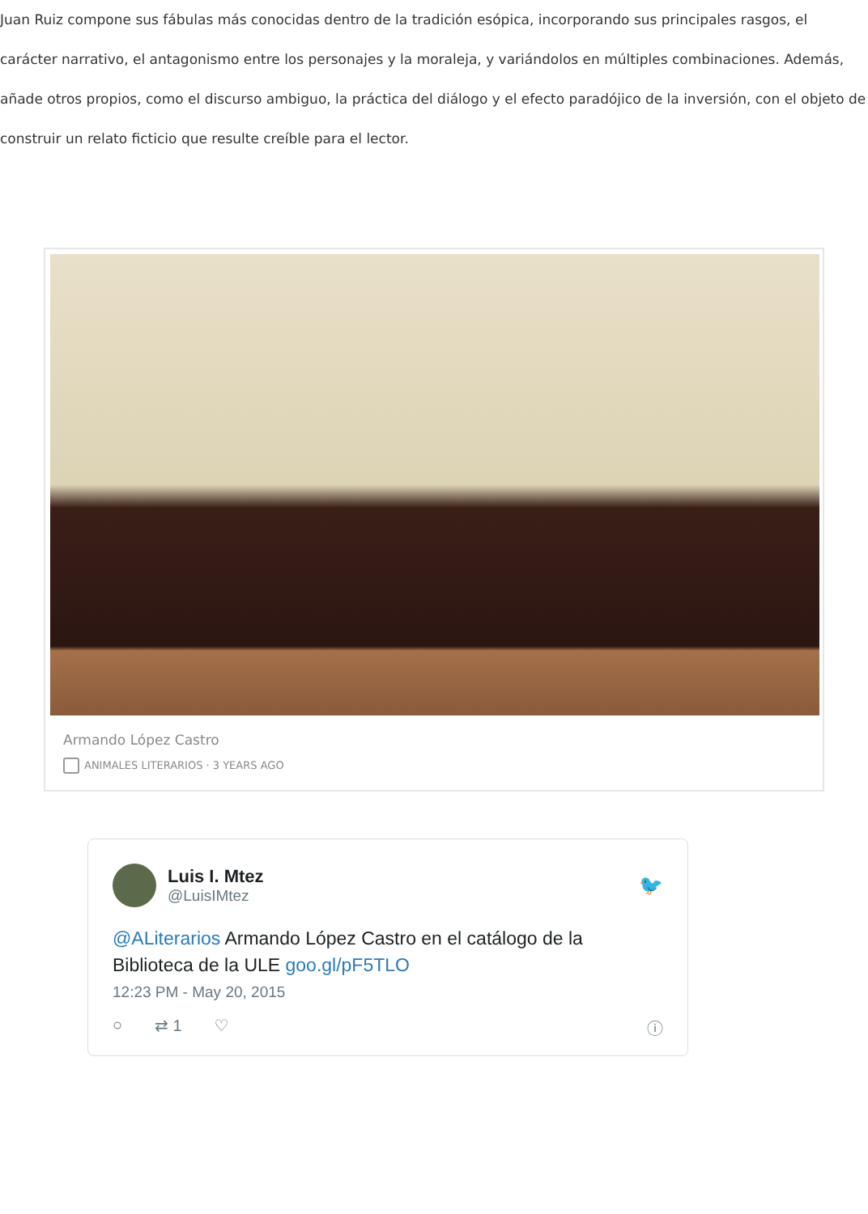Juan Ruiz compone sus fábulas más conocidas dentro de la tradición esópica, incorporando sus principales rasgos, el carácter narrativo, el antagonismo entre los personajes y la moraleja, y variándolos en múltiples combinaciones. Además, añade otros propios, como el discurso ambiguo, la práctica del diálogo y el efecto paradójico de la inversión, con el objeto de construir un relato ficticio que resulte creíble para el lector.
Armando López Castro
ANIMALES LITERARIOS · 3 YEARS AGO
Luis I. Mtez
@LuisIMtez
🐦
@ALiterarios Armando López Castro en el catálogo de la Biblioteca de la ULE goo.gl/pF5TLO
12:23 PM - May 20, 2015
○ ⇄ 1 ♡ ⓘ